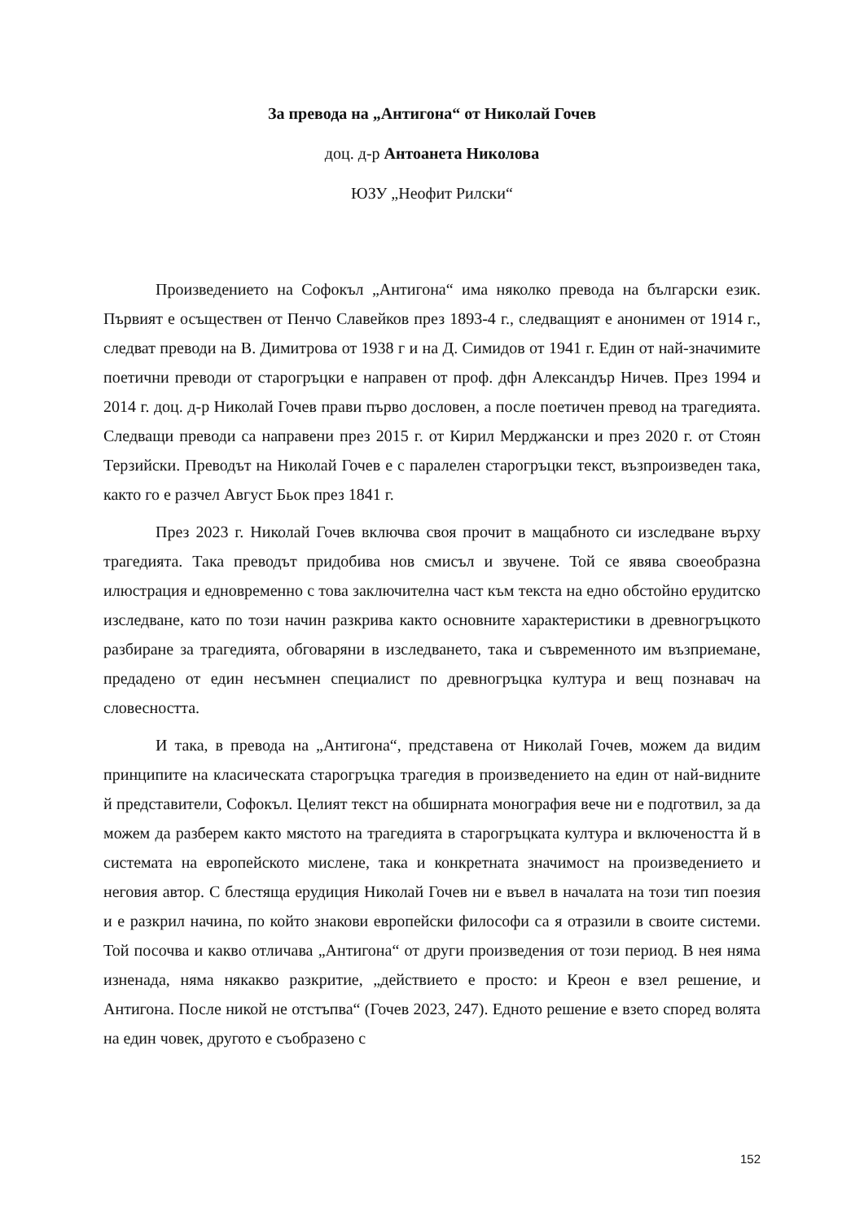За превода на „Антигона“ от Николай Гочев
доц. д-р Антоанета Николова
ЮЗУ „Неофит Рилски“
Произведението на Софокъл „Антигона“ има няколко превода на български език. Първият е осъществен от Пенчо Славейков през 1893-4 г., следващият е анонимен от 1914 г., следват преводи на В. Димитрова от 1938 г и на Д. Симидов от 1941 г. Един от най-значимите поетични преводи от старогръцки е направен от проф. дфн Александър Ничев. През 1994 и 2014 г. доц. д-р Николай Гочев прави първо дословен, а после поетичен превод на трагедията. Следващи преводи са направени през 2015 г. от Кирил Мерджански и през 2020 г. от Стоян Терзийски. Преводът на Николай Гочев е с паралелен старогръцки текст, възпроизведен така, както го е разчел Август Бьок през 1841 г.
През 2023 г. Николай Гочев включва своя прочит в мащабното си изследване върху трагедията. Така преводът придобива нов смисъл и звучене. Той се явява своеобразна илюстрация и едновременно с това заключителна част към текста на едно обстойно ерудитско изследване, като по този начин разкрива както основните характеристики в древногръцкото разбиране за трагедията, обговаряни в изследването, така и съвременното им възприемане, предадено от един несъмнен специалист по древногръцка култура и вещ познавач на словесността.
И така, в превода на „Антигона“, представена от Николай Гочев, можем да видим принципите на класическата старогръцка трагедия в произведението на един от най-видните й представители, Софокъл. Целият текст на обширната монография вече ни е подготвил, за да можем да разберем както мястото на трагедията в старогръцката култура и включеността й в системата на европейското мислене, така и конкретната значимост на произведението и неговия автор. С блестяща ерудиция Николай Гочев ни е въвел в началата на този тип поезия и е разкрил начина, по който знакови европейски философи са я отразили в своите системи. Той посочва и какво отличава „Антигона“ от други произведения от този период. В нея няма изненада, няма някакво разкритие, „действието е просто: и Креон е взел решение, и Антигона. После никой не отстъпва“ (Гочев 2023, 247). Едното решение е взето според волята на един човек, другото е съобразено с
152